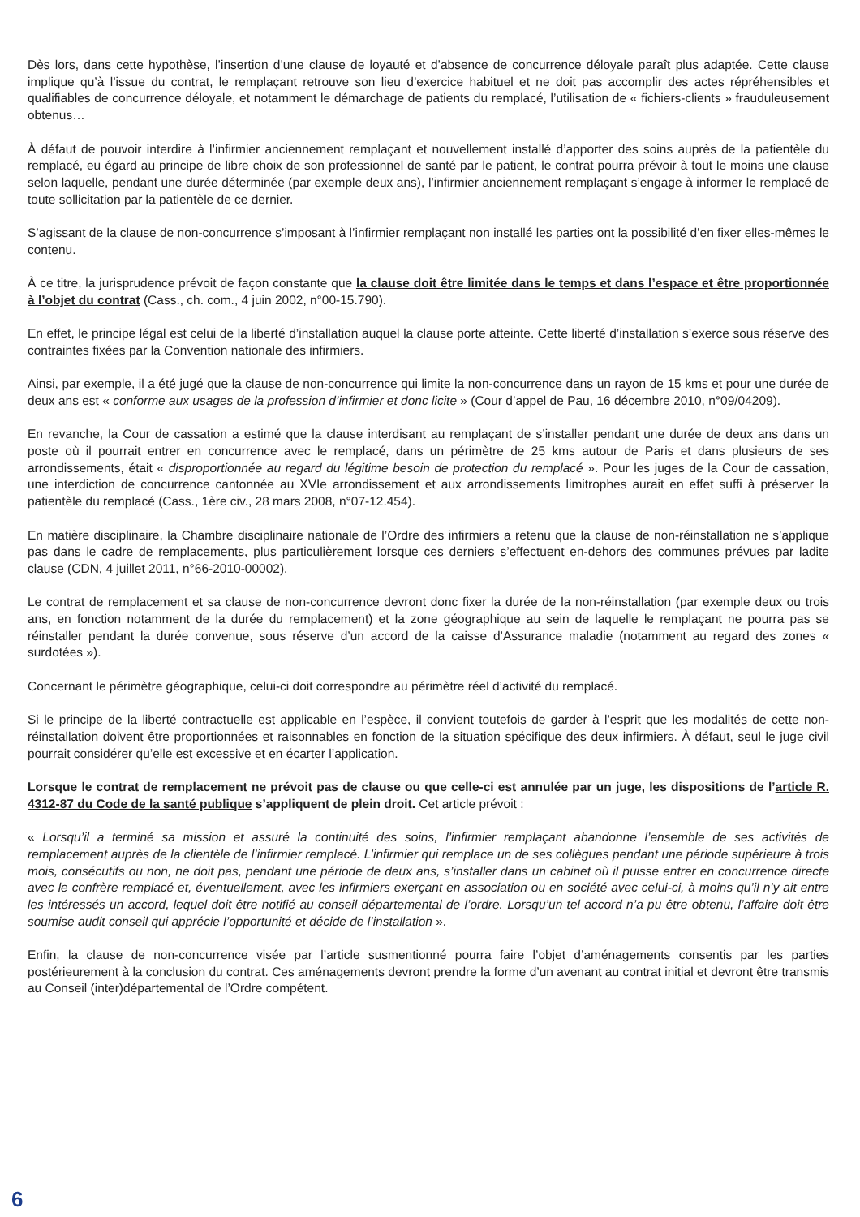Dès lors, dans cette hypothèse, l’insertion d’une clause de loyauté et d’absence de concurrence déloyale paraît plus adaptée. Cette clause implique qu’à l’issue du contrat, le remplaçant retrouve son lieu d’exercice habituel et ne doit pas accomplir des actes répréhensibles et qualifiables de concurrence déloyale, et notamment le démarchage de patients du remplacé, l’utilisation de « fichiers-clients » frauduleusement obtenus…
À défaut de pouvoir interdire à l’infirmier anciennement remplaçant et nouvellement installé d’apporter des soins auprès de la patientèle du remplacé, eu égard au principe de libre choix de son professionnel de santé par le patient, le contrat pourra prévoir à tout le moins une clause selon laquelle, pendant une durée déterminée (par exemple deux ans), l’infirmier anciennement remplaçant s’engage à informer le remplacé de toute sollicitation par la patientèle de ce dernier.
S’agissant de la clause de non-concurrence s’imposant à l’infirmier remplaçant non installé les parties ont la possibilité d’en fixer elles-mêmes le contenu.
À ce titre, la jurisprudence prévoit de façon constante que la clause doit être limitée dans le temps et dans l’espace et être proportionnée à l’objet du contrat (Cass., ch. com., 4 juin 2002, n°00-15.790).
En effet, le principe légal est celui de la liberté d’installation auquel la clause porte atteinte. Cette liberté d’installation s’exerce sous réserve des contraintes fixées par la Convention nationale des infirmiers.
Ainsi, par exemple, il a été jugé que la clause de non-concurrence qui limite la non-concurrence dans un rayon de 15 kms et pour une durée de deux ans est « conforme aux usages de la profession d’infirmier et donc licite » (Cour d’appel de Pau, 16 décembre 2010, n°09/04209).
En revanche, la Cour de cassation a estimé que la clause interdisant au remplaçant de s’installer pendant une durée de deux ans dans un poste où il pourrait entrer en concurrence avec le remplacé, dans un périmètre de 25 kms autour de Paris et dans plusieurs de ses arrondissements, était « disproportionnée au regard du légitime besoin de protection du remplacé ». Pour les juges de la Cour de cassation, une interdiction de concurrence cantonnée au XVIe arrondissement et aux arrondissements limitrophes aurait en effet suffi à préserver la patientèle du remplacé (Cass., 1ère civ., 28 mars 2008, n°07-12.454).
En matière disciplinaire, la Chambre disciplinaire nationale de l’Ordre des infirmiers a retenu que la clause de non-réinstallation ne s’applique pas dans le cadre de remplacements, plus particulièrement lorsque ces derniers s’effectuent en-dehors des communes prévues par ladite clause (CDN, 4 juillet 2011, n°66-2010-00002).
Le contrat de remplacement et sa clause de non-concurrence devront donc fixer la durée de la non-réinstallation (par exemple deux ou trois ans, en fonction notamment de la durée du remplacement) et la zone géographique au sein de laquelle le remplaçant ne pourra pas se réinstaller pendant la durée convenue, sous réserve d’un accord de la caisse d’Assurance maladie (notamment au regard des zones « surdotées »).
Concernant le périmètre géographique, celui-ci doit correspondre au périmètre réel d’activité du remplacé.
Si le principe de la liberté contractuelle est applicable en l’espèce, il convient toutefois de garder à l’esprit que les modalités de cette non-réinstallation doivent être proportionnées et raisonnables en fonction de la situation spécifique des deux infirmiers. À défaut, seul le juge civil pourrait considérer qu’elle est excessive et en écarter l’application.
Lorsque le contrat de remplacement ne prévoit pas de clause ou que celle-ci est annulée par un juge, les dispositions de l’article R. 4312-87 du Code de la santé publique s’appliquent de plein droit. Cet article prévoit :
« Lorsqu’il a terminé sa mission et assuré la continuité des soins, l’infirmier remplaçant abandonne l’ensemble de ses activités de remplacement auprès de la clientèle de l’infirmier remplacé. L’infirmier qui remplace un de ses collègues pendant une période supérieure à trois mois, consécutifs ou non, ne doit pas, pendant une période de deux ans, s’installer dans un cabinet où il puisse entrer en concurrence directe avec le confrère remplacé et, éventuellement, avec les infirmiers exerçant en association ou en société avec celui-ci, à moins qu’il n’y ait entre les intéressés un accord, lequel doit être notifié au conseil départemental de l’ordre. Lorsqu’un tel accord n’a pu être obtenu, l’affaire doit être soumise audit conseil qui apprécie l’opportunité et décide de l’installation ».
Enfin, la clause de non-concurrence visée par l’article susmentionné pourra faire l’objet d’aménagements consentis par les parties postérieurement à la conclusion du contrat. Ces aménagements devront prendre la forme d’un avenant au contrat initial et devront être transmis au Conseil (inter)départemental de l’Ordre compétent.
6